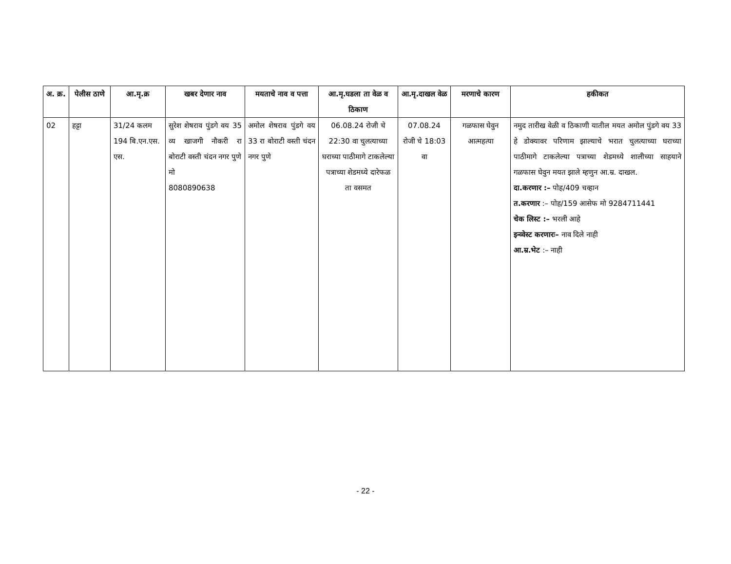| अ. क्र. | पेलीस ठाणे | आ.मृ.क्र | खबर देणार नाव | मयताचे नाव व पत्ता | आ.मृ.घडला ता वेळ व ठिकाण | आ.मृ.दाखल वेळ | मरणाचे कारण | हकीकत |
| --- | --- | --- | --- | --- | --- | --- | --- | --- |
| 02 | हट्टा | 31/24 कलम 194 बि.एन.एस. एस. | सुरेश शेषराव पुंडगे वय 35 व्य खाजगी नौकरी रा बोराटी वस्ती चंदन नगर पुणे मो 8080890638 | अमोल शेषराव पुंडगे वय 33 रा बोराटी वस्ती चंदन नगर पुणे | 06.08.24 रोजी चे 22:30 वा चुलत्याच्या घराच्या पाठीमागे टाकलेल्या पत्राच्या शेडमध्ये दारेफळ ता वसमत | 07.08.24 रोजी चे 18:03 वा | गळफास घेवुन आत्महत्या | नमुद तारीख वेळी व ठिकाणी यातील मयत अमोल पुंडगे वय 33 हे डोक्यावर परिणाम झाल्याचे भरात चुलत्याच्या घराच्या पाठीमागे टाकलेल्या पत्राच्या शेडमध्ये शालीच्या साहयाने गळफास घेवुन मयत झाले म्हणुन आ.म्र. दाखल. दा.करणार :– पोह/409 चव्हान त.करणार :– पोह/159 आसेफ मो 9284711441 चेक लिस्ट :– भरली आहे इन्व्वेस्ट करणारः– नाव दिले नाही आ.म्र.भेट :– नाही |
- 22 -